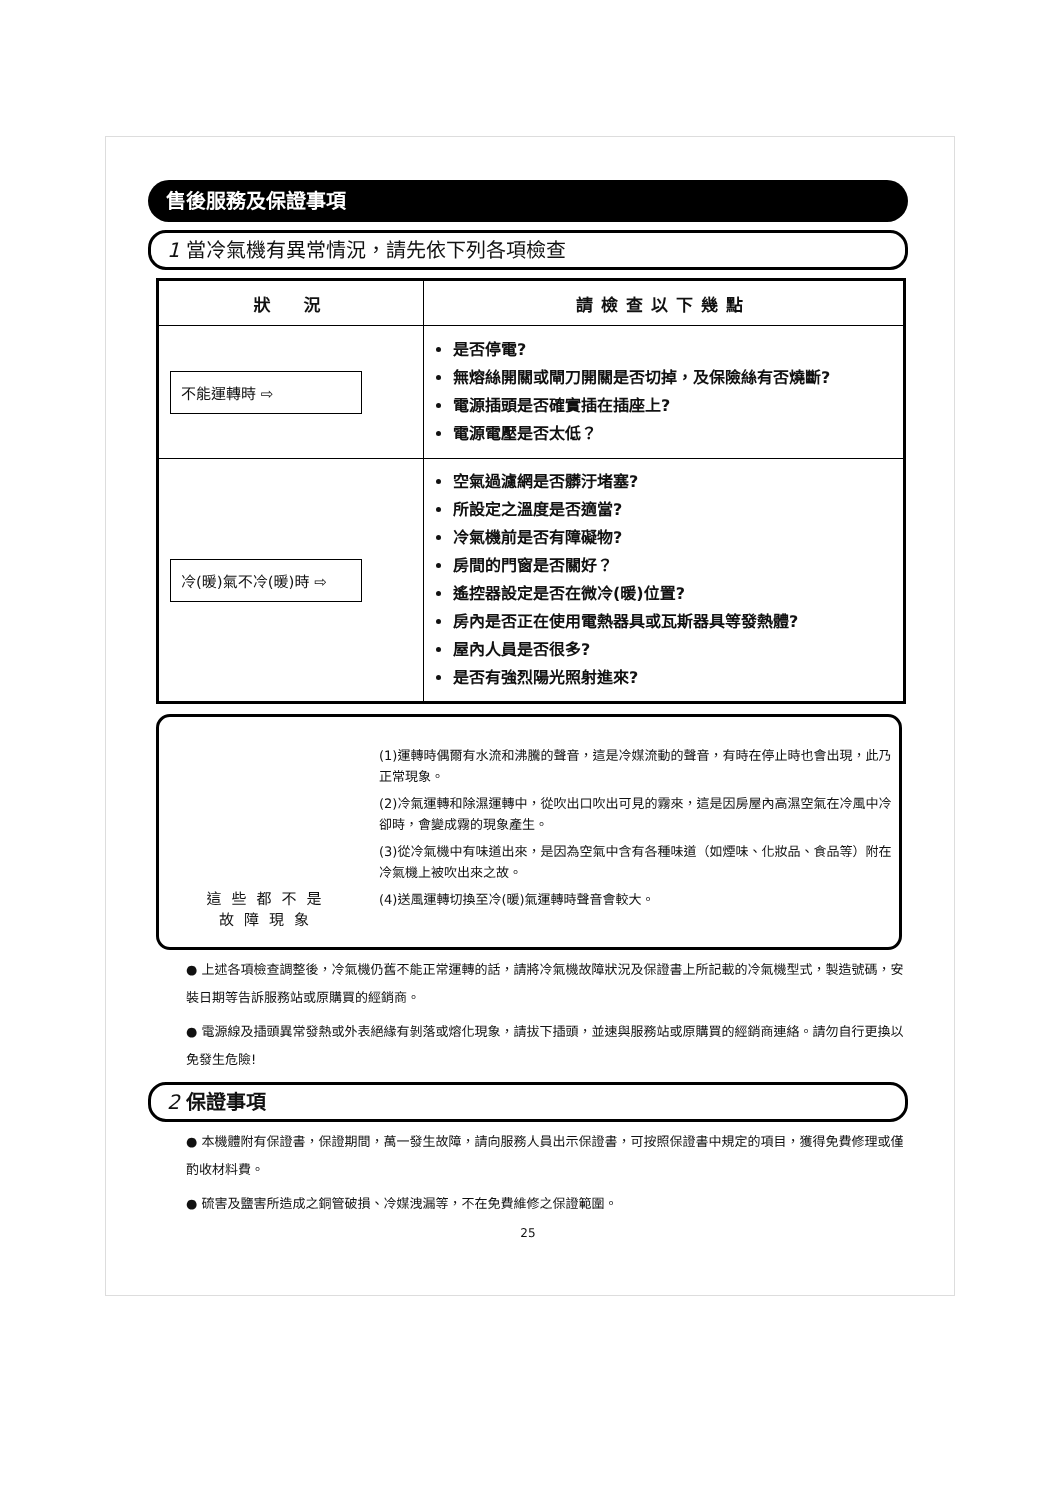售後服務及保證事項
1 當冷氣機有異常情況，請先依下列各項檢查
| 狀 況 | 請檢查以下幾點 |
| --- | --- |
| 不能運轉時 ⇨ | 是否停電? 無熔絲開關或閘刀開關是否切掉，及保險絲有否燒斷? 電源插頭是否確實插在插座上? 電源電壓是否太低？ |
| 冷(暖)氣不冷(暖)時 ⇨ | 空氣過濾網是否髒汙堵塞? 所設定之溫度是否適當? 冷氣機前是否有障礙物? 房間的門窗是否關好？ 遙控器設定是否在微冷(暖)位置? 房內是否正在使用電熱器具或瓦斯器具等發熱體? 屋內人員是否很多? 是否有強烈陽光照射進來? |
這些都不是
故障現象
(1)運轉時偶爾有水流和沸騰的聲音，這是冷媒流動的聲音，有時在停止時也會出現，此乃正常現象。
(2)冷氣運轉和除濕運轉中，從吹出口吹出可見的霧來，這是因房屋內高濕空氣在冷風中冷卻時，會變成霧的現象產生。
(3)從冷氣機中有味道出來，是因為空氣中含有各種味道（如煙味、化妝品、食品等）附在冷氣機上被吹出來之故。
(4)送風運轉切換至冷(暖)氣運轉時聲音會較大。
● 上述各項檢查調整後，冷氣機仍舊不能正常運轉的話，請將冷氣機故障狀況及保證書上所記載的冷氣機型式，製造號碼，安裝日期等告訴服務站或原購買的經銷商。
● 電源線及插頭異常發熱或外表絕緣有剝落或熔化現象，請拔下插頭，並速與服務站或原購買的經銷商連絡。請勿自行更換以免發生危險!
2 保證事項
● 本機體附有保證書，保證期間，萬一發生故障，請向服務人員出示保證書，可按照保證書中規定的項目，獲得免費修理或僅酌收材料費。
● 硫害及鹽害所造成之銅管破損、冷媒洩漏等，不在免費維修之保證範圍。
25